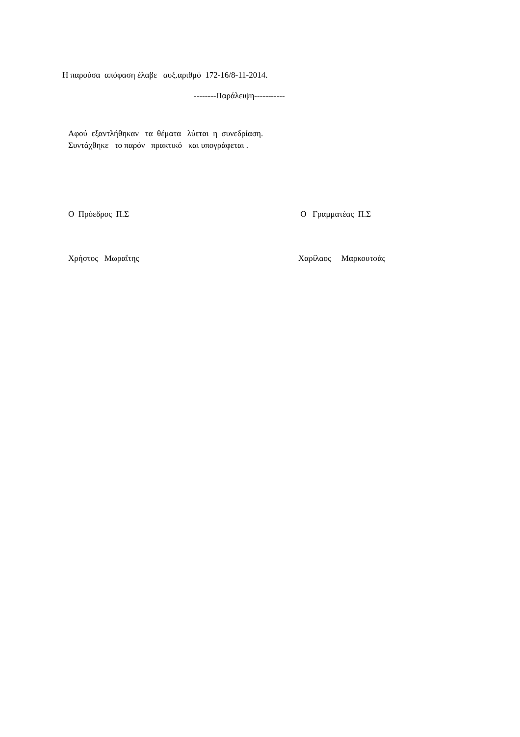Η παρούσα απόφαση έλαβε αυξ.αριθμό 172-16/8-11-2014.
--------Παράλειψη-----------
Αφού εξαντλήθηκαν τα θέματα λύεται η συνεδρίαση.
Συντάχθηκε το παρόν πρακτικό και υπογράφεται .
Ο Πρόεδρος Π.Σ
Ο Γραμματέας Π.Σ
Χρήστος Μωραΐτης
Χαρίλαος Μαρκουτσάς